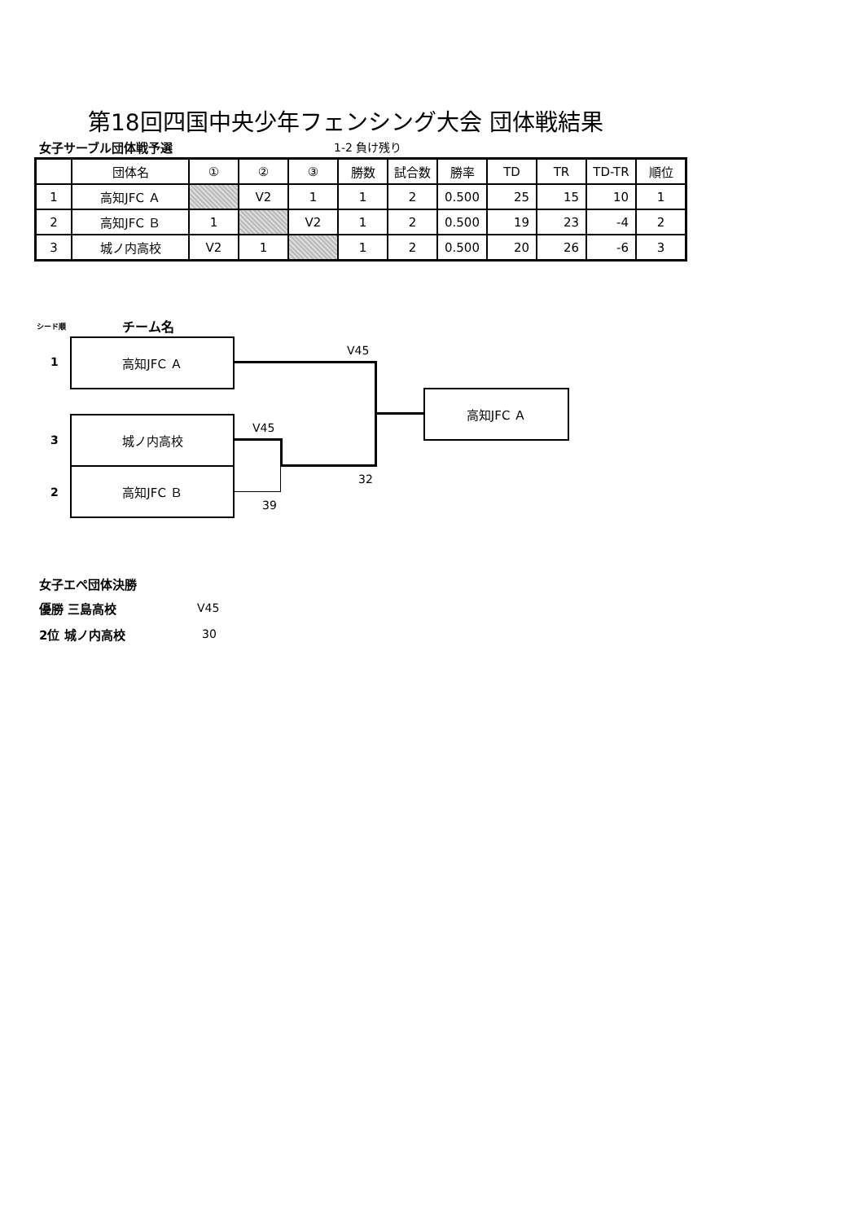第18回四国中央少年フェンシング大会 団体戦結果
女子サーブル団体戦予選 1-2 負け残り
| | 団体名 | ① | ② | ③ | 勝数 | 試合数 | 勝率 | TD | TR | TD-TR | 順位 |
| 1 | 高知JFC Ａ | | V2 | 1 | 1 | 2 | 0.500 | 25 | 15 | 10 | 1 |
| 2 | 高知JFC Ｂ | 1 | | V2 | 1 | 2 | 0.500 | 19 | 23 | -4 | 2 |
| 3 | 城ノ内高校 | V2 | 1 | | 1 | 2 | 0.500 | 20 | 26 | -6 | 3 |
シード順 チーム名
1
高知JFC Ａ
3
城ノ内高校
2
高知JFC Ｂ
V45
V45
32
39
高知JFC Ａ
女子エペ団体決勝
優勝 三島高校 V45
2位 城ノ内高校 30